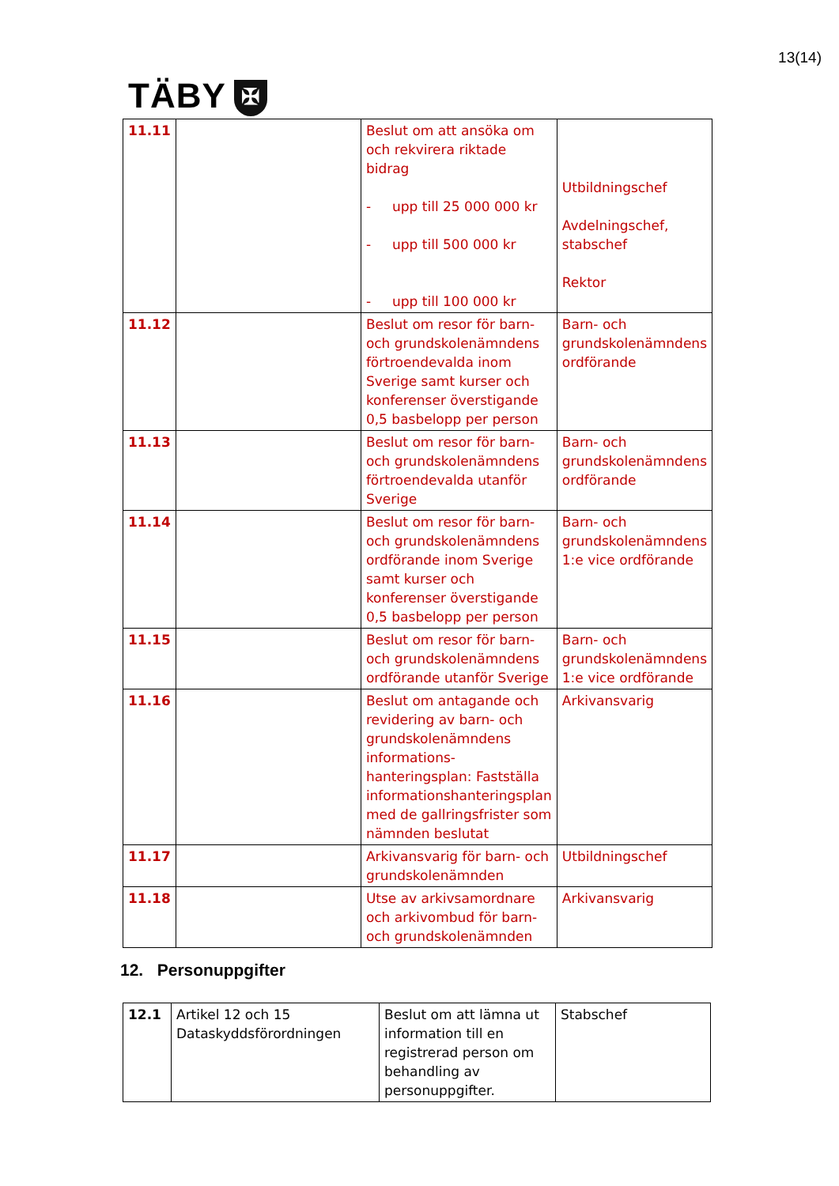13(14)
TÄBY ✠
| 11.11 | | Beslut om att ansöka om och rekvirera riktade bidrag - upp till 25 000 000 kr - upp till 500 000 kr - upp till 100 000 kr | Utbildningschef Avdelningschef, stabschef Rektor |
| 11.12 | | Beslut om resor för barn- och grundskolenämndens förtroendevalda inom Sverige samt kurser och konferenser överstigande 0,5 basbelopp per person | Barn- och grundskolenämndens ordförande |
| 11.13 | | Beslut om resor för barn- och grundskolenämndens förtroendevalda utanför Sverige | Barn- och grundskolenämndens ordförande |
| 11.14 | | Beslut om resor för barn- och grundskolenämndens ordförande inom Sverige samt kurser och konferenser överstigande 0,5 basbelopp per person | Barn- och grundskolenämndens 1:e vice ordförande |
| 11.15 | | Beslut om resor för barn- och grundskolenämndens ordförande utanför Sverige | Barn- och grundskolenämndens 1:e vice ordförande |
| 11.16 | | Beslut om antagande och revidering av barn- och grundskolenämndens informations-hanteringsplan: Fastställa informationshanteringsplan med de gallringsfrister som nämnden beslutat | Arkivansvarig |
| 11.17 | | Arkivansvarig för barn- och grundskolenämnden | Utbildningschef |
| 11.18 | | Utse av arkivsamordnare och arkivombud för barn- och grundskolenämnden | Arkivansvarig |
12. Personuppgifter
| 12.1 | Artikel 12 och 15 Dataskyddsförordningen | Beslut om att lämna ut information till en registrerad person om behandling av personuppgifter. | Stabschef |